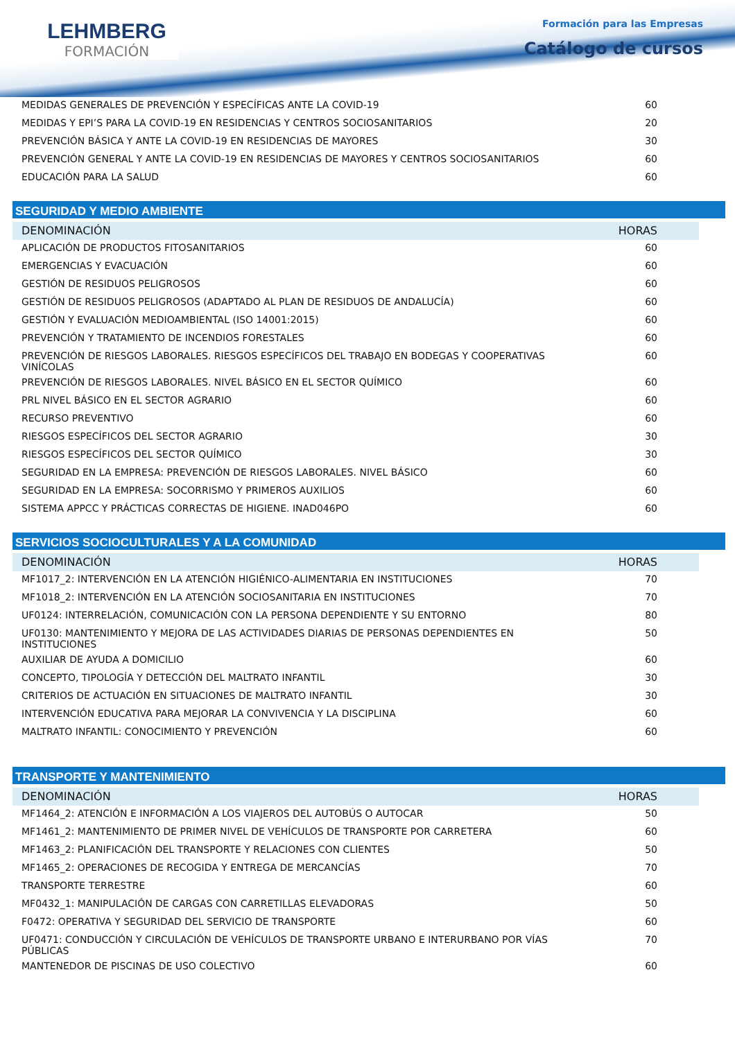LEHMBERG
FORMACIÓN
Formación para las Empresas
Catálogo de cursos
| MEDIDAS GENERALES DE PREVENCIÓN Y ESPECÍFICAS ANTE LA COVID-19 | 60 |
| MEDIDAS Y EPI’S PARA LA COVID-19 EN RESIDENCIAS Y CENTROS SOCIOSANITARIOS | 20 |
| PREVENCIÓN BÁSICA Y ANTE LA COVID-19 EN RESIDENCIAS DE MAYORES | 30 |
| PREVENCIÓN GENERAL Y ANTE LA COVID-19 EN RESIDENCIAS DE MAYORES Y CENTROS SOCIOSANITARIOS | 60 |
| EDUCACIÓN PARA LA SALUD | 60 |
SEGURIDAD Y MEDIO AMBIENTE
| DENOMINACIÓN | HORAS |
| APLICACIÓN DE PRODUCTOS FITOSANITARIOS | 60 |
| EMERGENCIAS Y EVACUACIÓN | 60 |
| GESTIÓN DE RESIDUOS PELIGROSOS | 60 |
| GESTIÓN DE RESIDUOS PELIGROSOS (ADAPTADO AL PLAN DE RESIDUOS DE ANDALUCÍA) | 60 |
| GESTIÓN Y EVALUACIÓN MEDIOAMBIENTAL (ISO 14001:2015) | 60 |
| PREVENCIÓN Y TRATAMIENTO DE INCENDIOS FORESTALES | 60 |
| PREVENCIÓN DE RIESGOS LABORALES. RIESGOS ESPECÍFICOS DEL TRABAJO EN BODEGAS Y COOPERATIVAS VINÍCOLAS | 60 |
| PREVENCIÓN DE RIESGOS LABORALES. NIVEL BÁSICO EN EL SECTOR QUÍMICO | 60 |
| PRL NIVEL BÁSICO EN EL SECTOR AGRARIO | 60 |
| RECURSO PREVENTIVO | 60 |
| RIESGOS ESPECÍFICOS DEL SECTOR AGRARIO | 30 |
| RIESGOS ESPECÍFICOS DEL SECTOR QUÍMICO | 30 |
| SEGURIDAD EN LA EMPRESA: PREVENCIÓN DE RIESGOS LABORALES. NIVEL BÁSICO | 60 |
| SEGURIDAD EN LA EMPRESA: SOCORRISMO Y PRIMEROS AUXILIOS | 60 |
| SISTEMA APPCC Y PRÁCTICAS CORRECTAS DE HIGIENE. INAD046PO | 60 |
SERVICIOS SOCIOCULTURALES Y A LA COMUNIDAD
| DENOMINACIÓN | HORAS |
| MF1017_2: INTERVENCIÓN EN LA ATENCIÓN HIGIÉNICO-ALIMENTARIA EN INSTITUCIONES | 70 |
| MF1018_2: INTERVENCIÓN EN LA ATENCIÓN SOCIOSANITARIA EN INSTITUCIONES | 70 |
| UF0124: INTERRELACIÓN, COMUNICACIÓN CON LA PERSONA DEPENDIENTE Y SU ENTORNO | 80 |
| UF0130: MANTENIMIENTO Y MEJORA DE LAS ACTIVIDADES DIARIAS DE PERSONAS DEPENDIENTES EN INSTITUCIONES | 50 |
| AUXILIAR DE AYUDA A DOMICILIO | 60 |
| CONCEPTO, TIPOLOGÍA Y DETECCIÓN DEL MALTRATO INFANTIL | 30 |
| CRITERIOS DE ACTUACIÓN EN SITUACIONES DE MALTRATO INFANTIL | 30 |
| INTERVENCIÓN EDUCATIVA PARA MEJORAR LA CONVIVENCIA Y LA DISCIPLINA | 60 |
| MALTRATO INFANTIL: CONOCIMIENTO Y PREVENCIÓN | 60 |
TRANSPORTE Y MANTENIMIENTO
| DENOMINACIÓN | HORAS |
| MF1464_2: ATENCIÓN E INFORMACIÓN A LOS VIAJEROS DEL AUTOBÚS O AUTOCAR | 50 |
| MF1461_2: MANTENIMIENTO DE PRIMER NIVEL DE VEHÍCULOS DE TRANSPORTE POR CARRETERA | 60 |
| MF1463_2: PLANIFICACIÓN DEL TRANSPORTE Y RELACIONES CON CLIENTES | 50 |
| MF1465_2: OPERACIONES DE RECOGIDA Y ENTREGA DE MERCANCÍAS | 70 |
| TRANSPORTE TERRESTRE | 60 |
| MF0432_1: MANIPULACIÓN DE CARGAS CON CARRETILLAS ELEVADORAS | 50 |
| F0472: OPERATIVA Y SEGURIDAD DEL SERVICIO DE TRANSPORTE | 60 |
| UF0471: CONDUCCIÓN Y CIRCULACIÓN DE VEHÍCULOS DE TRANSPORTE URBANO E INTERURBANO POR VÍAS PÚBLICAS | 70 |
| MANTENEDOR DE PISCINAS DE USO COLECTIVO | 60 |